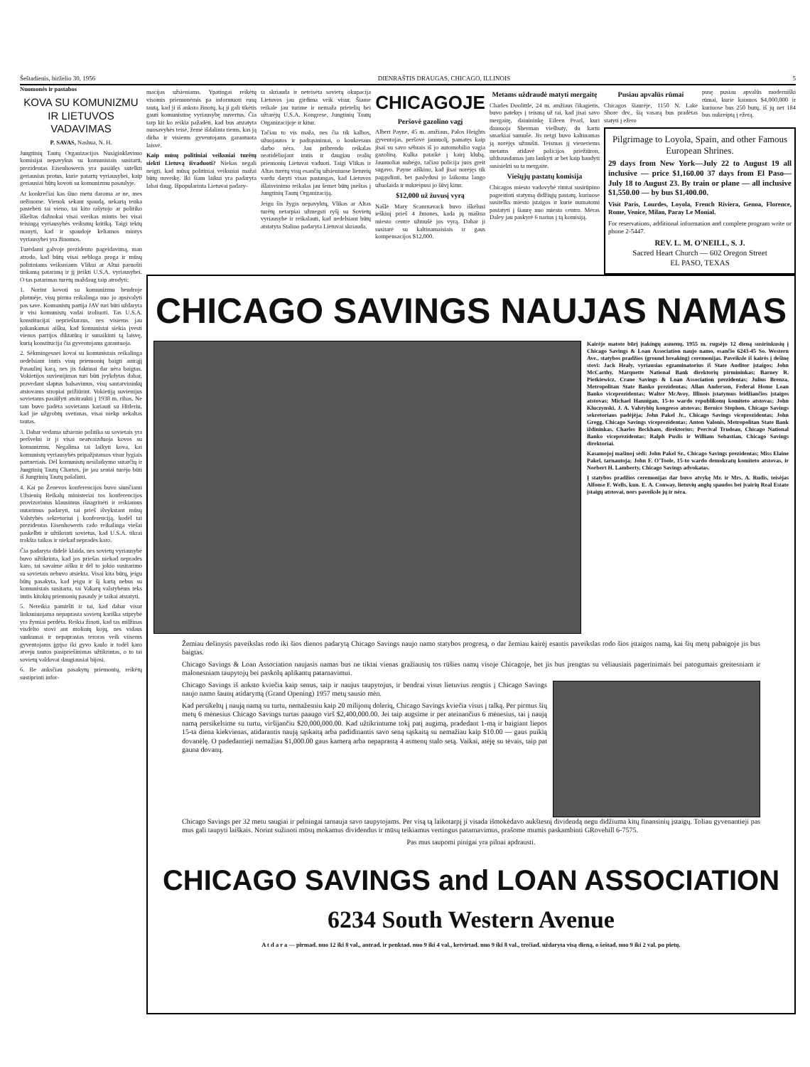Šeštadienis, birželio 30, 1956 DIENRAŠTIS DRAUGAS, CHICAGO, ILLINOIS 5
Nuomonės ir pastabos
KOVA SU KOMUNIZMU IR LIETUVOS VADAVIMAS
P. SAVAS, Nashua, N. H.
Jungtinių Tautų Organizacijos Nusiginklavimo komisijai nepavykus su komunistais susitarti, prezidentas Eisenhoweris yra pasiūlęs sutelkti geriausius protus, kurie patartų vyriausybei, kaip geriausiai būtų kovoti su komunizmu pasaulyje.
Ar konkrečiai kas šiuo metu daroma ar ne, mes nežinome. Vienok sekant spaudą, nekartą tenka pastebėti tai vieno, tai kito rašytojo ar politiko iškeltas dažnokai visai sveikas mintis bei visai teisingą vyriausybės veiksmų kritiką. Taigi tektų manyti, kad ir spaudoje keliamos mintys vyriausybei yra žinomos.
Turėdami galvoje prezidento pageidavimą, man atrodo, kad būtų visai nebloga proga ir mūsų politiniams veiksniams Vlikui ar Altui paruošti tinkamą patarimą ir jį įteikti U.S.A. vyriausybei. O tas patarimas turėtų maždaug taip atrodyti:
1. Norint kovoti su komunizmu bendroje plotmėje, visų pirma reikalinga nuo jo apsivalyti pas save. Komunistų partija JAV turi būti uždaryta ir visi komunistų vadai izoliuoti. Tas U.S.A. konstitucijai neprieštaraus, nes visiems jau pakankamai aišku, kad komunistai siekia įvesti vienos partijos diktatūrą ir sunaikinti tą laisvę, kurią konstitucija čia gyventojams garantuoja.
2. Sėkmingesnei kovai su komunistais reikalinga nedelsiant imtis visų priemonių baigti antrąjį Pasaulinį karą, nes jis faktinai dar nėra baigtas. Vokietijos suvienijimas turi būti įvykdytas dabar, pravedant slaptus balsavimus, visų santarvininkų atstovams stropiai prižiūrint. Vokietiją suvienijus sovietams pasiūlyti atsitraukti į 1938 m. ribas. Ne tam buvo padėta sovietams kariauti su Hitleriu, kad jie užgrobtų svetimas, visai niekp nekaltas tautas.
3. Dabar vedama užsienio politika su sovietais yra peršvelni ir ji visai neatvaizduoja kovos su komunizmu. Negalima tai laikyti kova, kai komunistų vyriausybės pripažįstamos visur lygiais partneriais. Dėl komunistų nesilaikymo sutarčių ir Jungtinių Tautų Chartos, jie jau seniai turėjo būti iš Jungtinių Tautų pašalinti.
4. Kai po Ženevos konferencijos buvo siunčiami Užsienių Reikalų ministeriai tos konferencijos provizorinius klausimus išnagrinėti ir reikiamus nutarimus padaryti, tai prieš išvykstant mūsų Valstybės sekretoriui į konferenciją, kodėl tai prezidentas Eisenhoweris rado reikalinga viešai paskelbti ir užtikrinti sovietus, kad U.S.A. tikrai trokšta taikos ir niekad nepradės karo.
Čia padaryta didelė klaida, nes sovietų vyriausybė buvo užtikrinta, kad jos priešas niekad nepradės karo, tai savaime aišku ir dėl to jokio susitarimo su sovietais nebuvo atsiekta. Visai kita būtų, jeigu būtų pasakyta, kad jeigu ir šį kartą nebus su komunistais susitarta, tai Vakarų valstybėms teks imtis kitokių priemonių pasauly je taikai atstatyti.
5. Nereikia pamiršti ir tai, kad dabar visur linksniuojama nepaprasta sovietų kariška stiprybė yra žymiai perdėta. Reikia žinoti, kad tas milžinas visdėlto stovi ant molinių kojų, nes vidaus sunkumai ir nepaprastas teroras veik viisems gyventojams įgrįso iki gyvo kaulo ir todėl karo atveju tautos pasipriešinimas užtikrintas, o to tai sovietų valdovai daugiausiai bijosi.
6. Be anksčiau pasakytų priemonių, reikėtų sustiprinti infor-
macijas užsieniams. Ypatingai reikėtų visomis priemonėmis pa informuoti rusų tautą, kad ji iš anksto žinotų, ką ji gali tikėtis gauti komunistinę vyriausybę nuvertus. Čia tarp kit ko reikia pažadėti, kad bus atstatyta nuosavybės teisė, žemė išdalinta tiems, kas ją dirba ir visiems gyventojams garantuota laisvė.
Kaip mūsų politiniai veiksniai turėtų siekti Lietuvą išvaduoti? Niekas negali neigti, kad mūsų politiniai veiksniai mažai būtų nuveikę. Iki šiam laikui yra padaryta labai daug. Išpopularinta Lietuvai padary-
ta skriauda ir neteisėta sovietų okupacija Lietuvos jau girdima veik visur. Šiame reikale jau turime ir nemaža prietelių bei užtarėjų U.S.A. Kongrese, Jungtinių Tautų Organizacijoje ir kitur.
Tačiau to vis maža, nes čia tik kalbos, užuojautos ir padrąsinimai, o konkretaus darbo nėra. Jau pribrendo reikalas neatidėliojant imtis ir daugiau realių priemonių Lietuvai vaduoti. Taigi Vlikas ir Altas turėtų visų esančių užsieniuose lietuvių vardu daryti visas pastangas, kad Lietuvos išlaisvinimo reikalas jau šemet būtų įneštas į Jungtinių Tautų Organizaciją.
Jeigu šis žygis nepavyktų, Vlikas ar Altas turėtų netarpiai užmegsti ryšį su Sovietų vyriausybe ir reikalauti, kad nedelsiant būtų atstatyta Stalino padaryta Lietuvai skriauda.
CHICAGOJE
Peršovė gazolino vagį
Albert Payne, 45 m. amžiaus, Palos Heights gyventojas, peršovė jaunuolį, pamatęs kaip jisai su savo sėbrais iš jo automobilio vagia gazoliną. Kulka pataikė į kairį klubą. Jaunuoliai nubėgo, tačiau policija juos greit sugavo. Payne aiškino, kad jisai norėjęs tik pagąsdinti, bet paslydusi jo laikoma lango užuolaida ir nukreipusi jo šūvį kitur.
$12,000 už žuvusį vyrą
Našlė Mary Scanrnavack buvo iškėlusi ieškinį prieš 4 žmones, kada jų mašina miesto centre užmušė jos vyrą. Dabar ji susitarė su kaltinamaisiais ir gaus kompensacijos $12,000.
Metams uždraudė matyti mergaitę
Charles Doolittle, 24 m. amžiaus čikagietis, buvo patekęs į teismą už tai, kad jisai savo mergaitę, dainininkę Eileen Pearl, kuri dainuoja Sherman viešbuty, du kartu smarkiai sumušė. Jis netgi buvo kaltinamas ją norėjęs užmušti. Teismas jį vieneriems metams atidavė policijos priežiūron, uždrausdamas jam lankyti ar bet kaip bandyti susisiekti su ta mergaite.
Viešųjų pastatų komisija
Chicagos miesto vadovybė rimtai susirūpino pagreitinti statymą didžiųjų pastatų, kuriuose susitelks miesto įstaigos ir kurie numatomi pastatyti į šiaurę nuo miesto centro. Mėras Daley jau paskyrė 6 narius į tą komisiją.
Pusiau apvalūs rūmai
Chicagos šiaurėje, 1150 N. Lake Shore drv., šią vasarą bus pradėtas statyti į ežero
pusę pusiau apvalūs moderniški rūmai, kurie kainuos $4,000,000 ir kuriuose bus 250 butų, iš jų net 184 bus nukreiptą į ežerą.
Pilgrimage to Loyola, Spain, and other Famous European Shrines.
29 days from New York—July 22 to August 19 all inclusive — price $1,160.00 37 days from El Paso—July 18 to August 23. By train or plane — all inclusive $1,550.00 — by bus $1,400.00.
Visit Paris, Lourdes, Loyola, French Riviera, Genoa, Florence, Rome, Venice, Milan, Paray Le Monial.
For reservations, additional information and complete program write or phone 2-5447.
REV. L. M. O'NEILL, S. J.
Sacred Heart Church — 602 Oregon Street
EL PASO, TEXAS
CHICAGO SAVINGS NAUJAS NAMAS
Kairėje matote būrį įtakingų asmenų, 1955 m. rugsėjo 12 dieną susirinkusių į Chicago Savings & Loan Association naujo namo, esančio 6243-45 So. Western Ave., statybos pradžios (ground breaking) ceremonijas. Paveiksle iš kairės į dešinę stovi: Jack Healy, vyriausias egzaminatorius iš State Auditor įstaigos; John McCarthy, Marquette National Bank direktorių pirmininkas; Barney R. Pietkiewicz, Crane Savings & Loan Association prezidentas; Julius Brenza, Metropolitan State Banko prezidentas; Allan Anderson, Federal Home Loan Banko viceprezidentas; Walter McAvoy, Illinois įstatymus leidžiančios įstaigos atstovas; Michael Hannigan, 15-to wardo republikonų komiteto atstovas; John Kluczynski, J. A. Valstybių kongreso atstovas; Bernice Stephon, Chicago Savings sekretoriaus padėjėja; John Pakel Jr., Chicago Savings viceprezidentas; John Gregg, Chicago Savings viceprezidentas; Anton Valonis, Metropolitan State Bank iždininkas, Charles Beckham, direktorius; Percival Trudeau, Chicago National Banko viceprezidentas; Ralph Puslis ir William Sebastian, Chicago Savings direktoriai.
Kasamojoj mašinoj sėdi: John Pakel Sr., Chicago Savings prezidentas; Miss Elaine Pakel, tarnautoja; John F. O'Toole, 15-to wardo demokratų komiteto atstovas, ir Norbert H. Lamberty, Chicago Savings advokatas.
Į statybos pradžios ceremonijas dar buvo atvykę Mr. ir Mrs. A. Rudis, teisėjas Alfonse F. Wells, kun. E. A. Conway, lietuvių anglų spaudos bei įvairių Real Estate įstaigų atstovai, nors paveiksle jų ir nėra.
Žemiau dešinysis paveikslas rodo iki šios dienos padarytą Chicago Savings naujo namo statybos progresą, o dar žemiau kairėj esantis paveikslas rodo šios įstaigos namą, kai šių metų pabaigoje jis bus baigtas.
Chicago Savings & Loan Association naujasis namas bus ne tiktai vienas gražiausių tos rūšies namų visoje Chicagoje, bet jis bus įrengtas su vėliausiais pagerinimais bei patogumais greitesniam ir malonesniam taupytojų bei paskolų aplikantų patarnavimui.
Chicago Savings iš anksto kviečia kaip senus, taip ir naujus taupytojus, ir bendrai visus lietuvius rengtis į Chicago Savings naujo namo šaunų atidarymą (Grand Opening) 1957 metų sausio mėn.
Kad persikeltų į naują namą su turtu, nemažesniu kaip 20 milijonų dolerių, Chicago Savings kviečia visus į talką. Per pirmus šių metų 6 mėnesius Chicago Savings turtas paaugo virš $2,400,000.00. Jei taip augsime ir per ateinančius 6 mėnesius, tai į naują namą persikelsime su turtu, viršijančiu $20,000,000.00. Kad užtikrintume tokį patį augimą, pradedant 1-mą ir baigiant liepos 15-ta diena kiekvienas, atidarantis naują sąskaitą arba padidinantis savo seną sąskaitą su nemažiau kaip $10.00 — gaus puikią dovanėlę. O padedantieji nemažiau $1,000.00 gaus kamerą arba nepaprastą 4 asmenų stalo setą. Vaikai, atėję su tėvais, taip pat gauna dovanų.
Chicago Savings per 32 metu saugiai ir pelningai tarnauja savo taupytojams. Per visą tą laikotarpį ji visada išmokėdavo aukštesnį dividendą negu didžiuma kitų finansinių įstaigų. Toliau gyvenantieji pas mus gali taupyti laiškais. Norint sužinoti mūsų mokamus dividendus ir mūsų teikiamus vertingus patarnavimus, prašome mumis paskambinti GRovehill 6-7575.
Pas mus taupomi pinigai yra pilnai apdrausti.
CHICAGO SAVINGS and LOAN ASSOCIATION
6234 South Western Avenue
A t d a r a — pirmad. nuo 12 iki 8 val., antrad. ir penktad. nuo 9 iki 4 val., ketvirtad. nuo 9 iki 8 val., trečiad. uždaryta visą dieną, o šeštad. nuo 9 iki 2 val. po pietų.